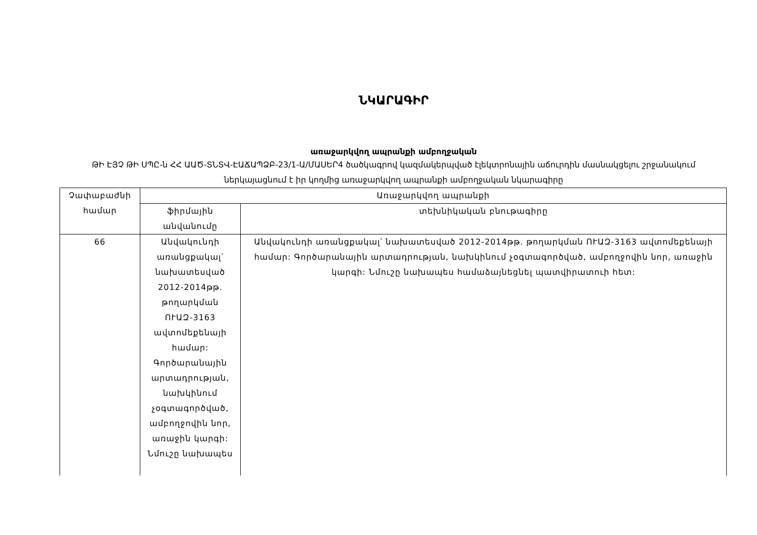ՆԿԱՐԱԳԻՐ
առաջարկվող ապրանքի ամբողջական
ԹԻ ԷՅՉ ԹԻ ՍՊԸ-ն ՀՀ ԱԱԾ-ՏՆՏՎ-ԷԱՃԱՊՁԲ-23/1-Ա/ՄԱՍԵՐ4 ծածկագրով կազմակերպված էլեկտրոնային աճուրդին մասնակցելու շրջանակում ներկայացնում է իր կողմից առաջարկվող ապրանքի ամբողջական նկարագիրը
| Չափաբաժնի համար | Առաջարկվող ապրանքի | |
| --- | --- | --- |
| | ֆիրմային անվանումը | տեխնիկական բնութագիրը |
| 66 | Անվակունդի առանցքակալ՝ նախատեսված 2012-2014թթ. թողարկման ՈՒԱԶ-3163 ավտոմեքենայի համար: Գործարանային արտադրության, նախկինում չօգտագործված, ամբողջովին նոր, առաջին կարգի: Նմուշը նախապես | Անվակունդի առանցքակալ՝ նախատեսված 2012-2014թթ. թողարկման ՈՒԱԶ-3163 ավտոմեքենայի համար: Գործարանային արտադրության, նախկինում չօգտագործված, ամբողջովին նոր, առաջին կարգի: Նմուշը նախապես համաձայնեցնել պատվիրատուի հետ: |